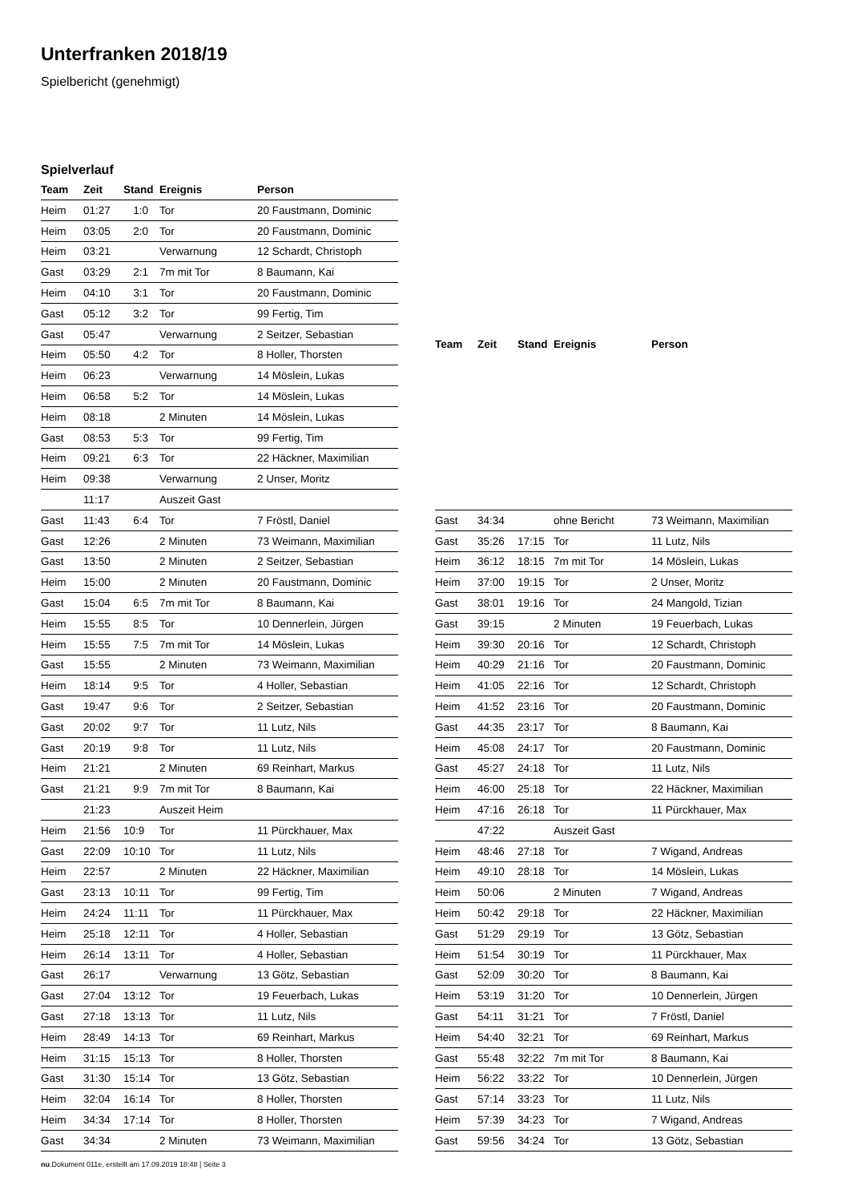Unterfranken 2018/19
Spielbericht (genehmigt)
Spielverlauf
| Team | Zeit | Stand | Ereignis | Person |
| --- | --- | --- | --- | --- |
| Heim | 01:27 | 1:0 | Tor | 20 Faustmann, Dominic |
| Heim | 03:05 | 2:0 | Tor | 20 Faustmann, Dominic |
| Heim | 03:21 | | Verwarnung | 12 Schardt, Christoph |
| Gast | 03:29 | 2:1 | 7m mit Tor | 8 Baumann, Kai |
| Heim | 04:10 | 3:1 | Tor | 20 Faustmann, Dominic |
| Gast | 05:12 | 3:2 | Tor | 99 Fertig, Tim |
| Gast | 05:47 | | Verwarnung | 2 Seitzer, Sebastian |
| Heim | 05:50 | 4:2 | Tor | 8 Holler, Thorsten |
| Heim | 06:23 | | Verwarnung | 14 Möslein, Lukas |
| Heim | 06:58 | 5:2 | Tor | 14 Möslein, Lukas |
| Heim | 08:18 | | 2 Minuten | 14 Möslein, Lukas |
| Gast | 08:53 | 5:3 | Tor | 99 Fertig, Tim |
| Heim | 09:21 | 6:3 | Tor | 22 Häckner, Maximilian |
| Heim | 09:38 | | Verwarnung | 2 Unser, Moritz |
| | 11:17 | | Auszeit Gast | |
| Gast | 11:43 | 6:4 | Tor | 7 Fröstl, Daniel |
| Gast | 12:26 | | 2 Minuten | 73 Weimann, Maximilian |
| Gast | 13:50 | | 2 Minuten | 2 Seitzer, Sebastian |
| Heim | 15:00 | | 2 Minuten | 20 Faustmann, Dominic |
| Gast | 15:04 | 6:5 | 7m mit Tor | 8 Baumann, Kai |
| Heim | 15:55 | 8:5 | Tor | 10 Dennerlein, Jürgen |
| Heim | 15:55 | 7:5 | 7m mit Tor | 14 Möslein, Lukas |
| Gast | 15:55 | | 2 Minuten | 73 Weimann, Maximilian |
| Heim | 18:14 | 9:5 | Tor | 4 Holler, Sebastian |
| Gast | 19:47 | 9:6 | Tor | 2 Seitzer, Sebastian |
| Gast | 20:02 | 9:7 | Tor | 11 Lutz, Nils |
| Gast | 20:19 | 9:8 | Tor | 11 Lutz, Nils |
| Heim | 21:21 | | 2 Minuten | 69 Reinhart, Markus |
| Gast | 21:21 | 9:9 | 7m mit Tor | 8 Baumann, Kai |
| | 21:23 | | Auszeit Heim | |
| Heim | 21:56 | 10:9 | Tor | 11 Pürckhauer, Max |
| Gast | 22:09 | 10:10 | Tor | 11 Lutz, Nils |
| Heim | 22:57 | | 2 Minuten | 22 Häckner, Maximilian |
| Gast | 23:13 | 10:11 | Tor | 99 Fertig, Tim |
| Heim | 24:24 | 11:11 | Tor | 11 Pürckhauer, Max |
| Heim | 25:18 | 12:11 | Tor | 4 Holler, Sebastian |
| Heim | 26:14 | 13:11 | Tor | 4 Holler, Sebastian |
| Gast | 26:17 | | Verwarnung | 13 Götz, Sebastian |
| Gast | 27:04 | 13:12 | Tor | 19 Feuerbach, Lukas |
| Gast | 27:18 | 13:13 | Tor | 11 Lutz, Nils |
| Heim | 28:49 | 14:13 | Tor | 69 Reinhart, Markus |
| Heim | 31:15 | 15:13 | Tor | 8 Holler, Thorsten |
| Gast | 31:30 | 15:14 | Tor | 13 Götz, Sebastian |
| Heim | 32:04 | 16:14 | Tor | 8 Holler, Thorsten |
| Heim | 34:34 | 17:14 | Tor | 8 Holler, Thorsten |
| Gast | 34:34 | | 2 Minuten | 73 Weimann, Maximilian |
| Team | Zeit | Stand | Ereignis | Person |
| --- | --- | --- | --- | --- |
| Gast | 34:34 | | ohne Bericht | 73 Weimann, Maximilian |
| Gast | 35:26 | 17:15 | Tor | 11 Lutz, Nils |
| Heim | 36:12 | 18:15 | 7m mit Tor | 14 Möslein, Lukas |
| Heim | 37:00 | 19:15 | Tor | 2 Unser, Moritz |
| Gast | 38:01 | 19:16 | Tor | 24 Mangold, Tizian |
| Gast | 39:15 | | 2 Minuten | 19 Feuerbach, Lukas |
| Heim | 39:30 | 20:16 | Tor | 12 Schardt, Christoph |
| Heim | 40:29 | 21:16 | Tor | 20 Faustmann, Dominic |
| Heim | 41:05 | 22:16 | Tor | 12 Schardt, Christoph |
| Heim | 41:52 | 23:16 | Tor | 20 Faustmann, Dominic |
| Gast | 44:35 | 23:17 | Tor | 8 Baumann, Kai |
| Heim | 45:08 | 24:17 | Tor | 20 Faustmann, Dominic |
| Gast | 45:27 | 24:18 | Tor | 11 Lutz, Nils |
| Heim | 46:00 | 25:18 | Tor | 22 Häckner, Maximilian |
| Heim | 47:16 | 26:18 | Tor | 11 Pürckhauer, Max |
| | 47:22 | | Auszeit Gast | |
| Heim | 48:46 | 27:18 | Tor | 7 Wigand, Andreas |
| Heim | 49:10 | 28:18 | Tor | 14 Möslein, Lukas |
| Heim | 50:06 | | 2 Minuten | 7 Wigand, Andreas |
| Heim | 50:42 | 29:18 | Tor | 22 Häckner, Maximilian |
| Gast | 51:29 | 29:19 | Tor | 13 Götz, Sebastian |
| Heim | 51:54 | 30:19 | Tor | 11 Pürckhauer, Max |
| Gast | 52:09 | 30:20 | Tor | 8 Baumann, Kai |
| Heim | 53:19 | 31:20 | Tor | 10 Dennerlein, Jürgen |
| Gast | 54:11 | 31:21 | Tor | 7 Fröstl, Daniel |
| Heim | 54:40 | 32:21 | Tor | 69 Reinhart, Markus |
| Gast | 55:48 | 32:22 | 7m mit Tor | 8 Baumann, Kai |
| Heim | 56:22 | 33:22 | Tor | 10 Dennerlein, Jürgen |
| Gast | 57:14 | 33:23 | Tor | 11 Lutz, Nils |
| Heim | 57:39 | 34:23 | Tor | 7 Wigand, Andreas |
| Gast | 59:56 | 34:24 | Tor | 13 Götz, Sebastian |
nu.Dokument 011e, erstellt am 17.09.2019 18:48 | Seite 3